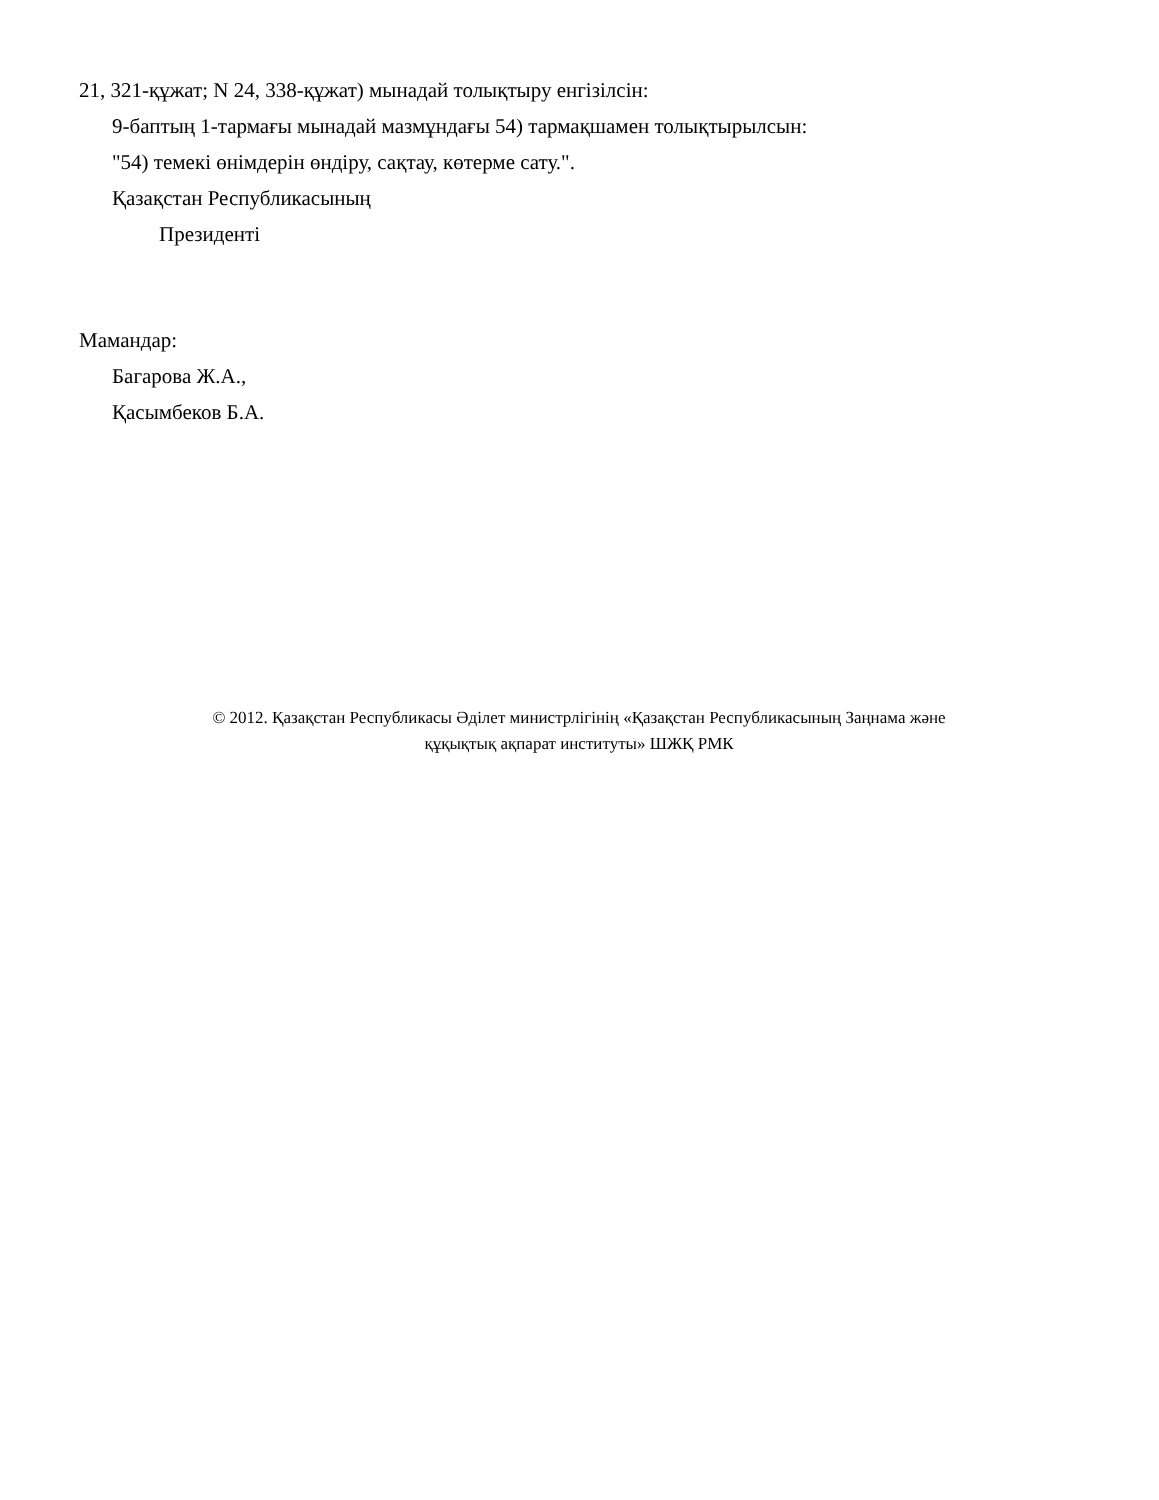21, 321-құжат; N 24, 338-құжат) мынадай толықтыру енгізілсін:
9-баптың 1-тармағы мынадай мазмұндағы 54) тармақшамен толықтырылсын:
"54) темекі өнімдерін өндіру, сақтау, көтерме сату.".
Қазақстан Республикасының
Президенті
Мамандар:
Багарова Ж.А.,
Қасымбеков Б.А.
© 2012. Қазақстан Республикасы Әділет министрлігінің «Қазақстан Республикасының Заңнама және
құқықтық ақпарат институты» ШЖҚ РМК